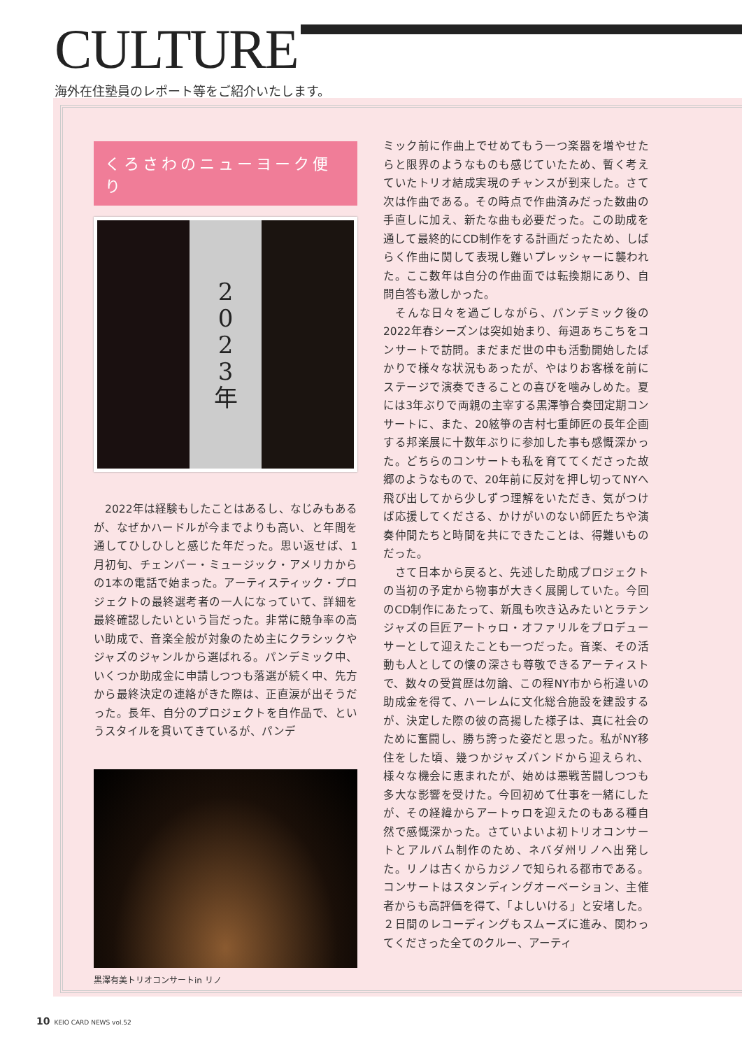CULTURE
海外在住塾員のレポート等をご紹介いたします。
くろさわのニューヨーク便り
2
0
2
3
年
　2022年は経験もしたことはあるし、なじみもあるが、なぜかハードルが今までよりも高い、と年間を通してひしひしと感じた年だった。思い返せば、1月初旬、チェンバー・ミュージック・アメリカからの1本の電話で始まった。アーティスティック・プロジェクトの最終選考者の一人になっていて、詳細を最終確認したいという旨だった。非常に競争率の高い助成で、音楽全般が対象のため主にクラシックやジャズのジャンルから選ばれる。パンデミック中、いくつか助成金に申請しつつも落選が続く中、先方から最終決定の連絡がきた際は、正直涙が出そうだった。長年、自分のプロジェクトを自作品で、というスタイルを貫いてきているが、パンデ
黒澤有美トリオコンサートin リノ
ミック前に作曲上でせめてもう一つ楽器を増やせたらと限界のようなものも感じていたため、暫く考えていたトリオ結成実現のチャンスが到来した。さて次は作曲である。その時点で作曲済みだった数曲の手直しに加え、新たな曲も必要だった。この助成を通して最終的にCD制作をする計画だったため、しばらく作曲に関して表現し難いプレッシャーに襲われた。ここ数年は自分の作曲面では転換期にあり、自問自答も激しかった。
　そんな日々を過ごしながら、パンデミック後の2022年春シーズンは突如始まり、毎週あちこちをコンサートで訪問。まだまだ世の中も活動開始したばかりで様々な状況もあったが、やはりお客様を前にステージで演奏できることの喜びを噛みしめた。夏には3年ぶりで両親の主宰する黒澤箏合奏団定期コンサートに、また、20絃箏の吉村七重師匠の長年企画する邦楽展に十数年ぶりに参加した事も感慨深かった。どちらのコンサートも私を育ててくださった故郷のようなもので、20年前に反対を押し切ってNYへ飛び出してから少しずつ理解をいただき、気がつけば応援してくださる、かけがいのない師匠たちや演奏仲間たちと時間を共にできたことは、得難いものだった。
　さて日本から戻ると、先述した助成プロジェクトの当初の予定から物事が大きく展開していた。今回のCD制作にあたって、新風も吹き込みたいとラテンジャズの巨匠アートゥロ・オファリルをプロデューサーとして迎えたことも一つだった。音楽、その活動も人としての懐の深さも尊敬できるアーティストで、数々の受賞歴は勿論、この程NY市から桁違いの助成金を得て、ハーレムに文化総合施設を建設するが、決定した際の彼の高揚した様子は、真に社会のために奮闘し、勝ち誇った姿だと思った。私がNY移住をした頃、幾つかジャズバンドから迎えられ、様々な機会に恵まれたが、始めは悪戦苦闘しつつも多大な影響を受けた。今回初めて仕事を一緒にしたが、その経緯からアートゥロを迎えたのもある種自然で感慨深かった。さていよいよ初トリオコンサートとアルバム制作のため、ネバダ州リノへ出発した。リノは古くからカジノで知られる都市である。コンサートはスタンディングオーベーション、主催者からも高評価を得て、「よしいける」と安堵した。２日間のレコーディングもスムーズに進み、関わってくださった全てのクルー、アーティ
10 KEIO CARD NEWS vol.52